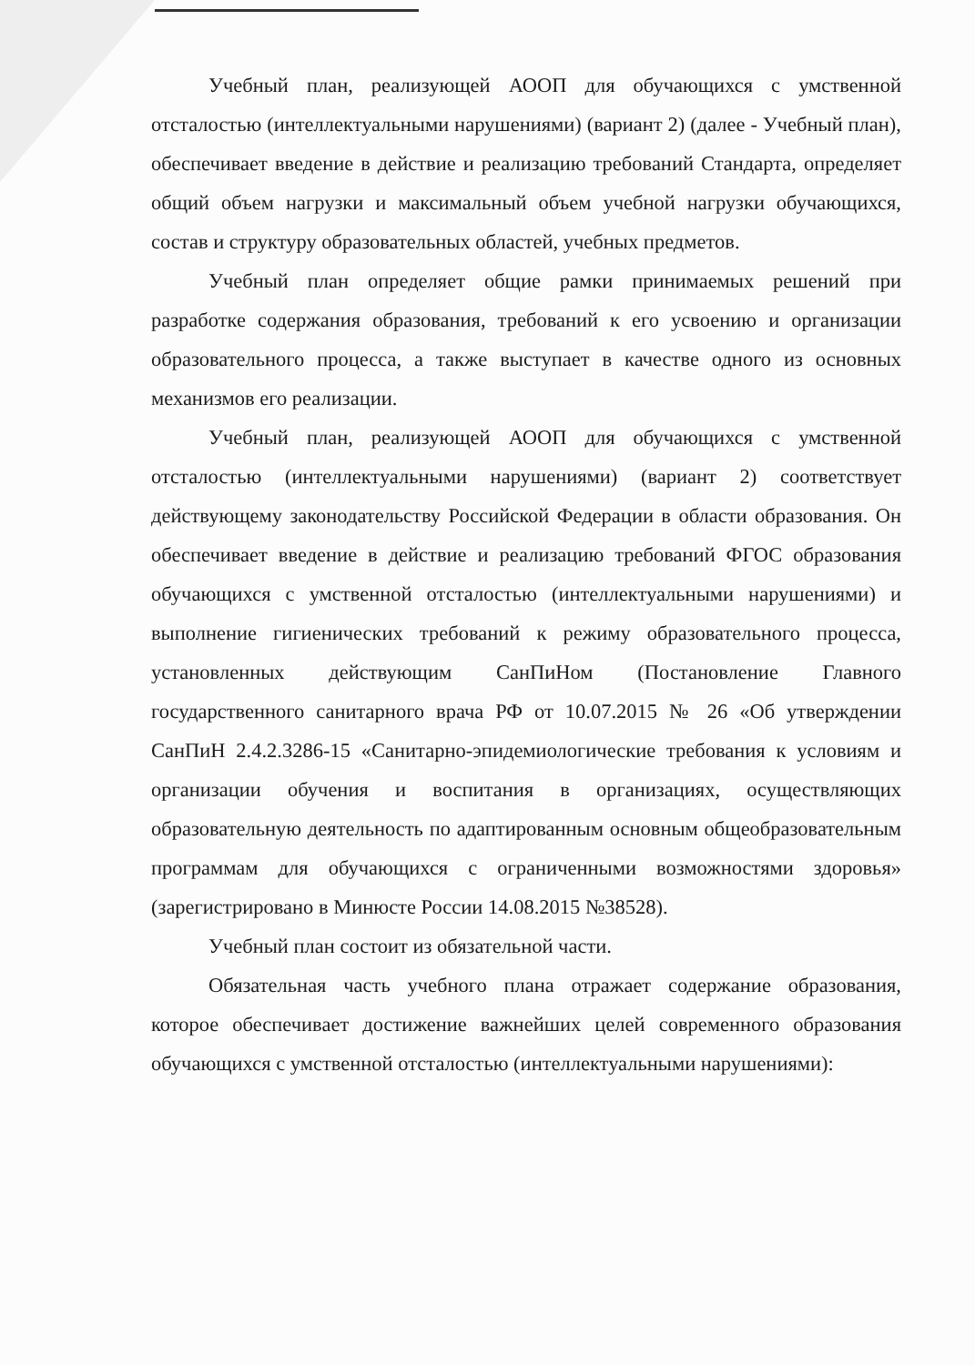Учебный план, реализующей АООП для обучающихся с умственной отсталостью (интеллектуальными нарушениями) (вариант 2) (далее - Учебный план), обеспечивает введение в действие и реализацию требований Стандарта, определяет общий объем нагрузки и максимальный объем учебной нагрузки обучающихся, состав и структуру образовательных областей, учебных предметов.
Учебный план определяет общие рамки принимаемых решений при разработке содержания образования, требований к его усвоению и организации образовательного процесса, а также выступает в качестве одного из основных механизмов его реализации.
Учебный план, реализующей АООП для обучающихся с умственной отсталостью (интеллектуальными нарушениями) (вариант 2) соответствует действующему законодательству Российской Федерации в области образования. Он обеспечивает введение в действие и реализацию требований ФГОС образования обучающихся с умственной отсталостью (интеллектуальными нарушениями) и выполнение гигиенических требований к режиму образовательного процесса, установленных действующим СанПиНом (Постановление Главного государственного санитарного врача РФ от 10.07.2015 № 26 «Об утверждении СанПиН 2.4.2.3286-15 «Санитарно-эпидемиологические требования к условиям и организации обучения и воспитания в организациях, осуществляющих образовательную деятельность по адаптированным основным общеобразовательным программам для обучающихся с ограниченными возможностями здоровья» (зарегистрировано в Минюсте России 14.08.2015 №38528).
Учебный план состоит из обязательной части.
Обязательная часть учебного плана отражает содержание образования, которое обеспечивает достижение важнейших целей современного образования обучающихся с умственной отсталостью (интеллектуальными нарушениями):